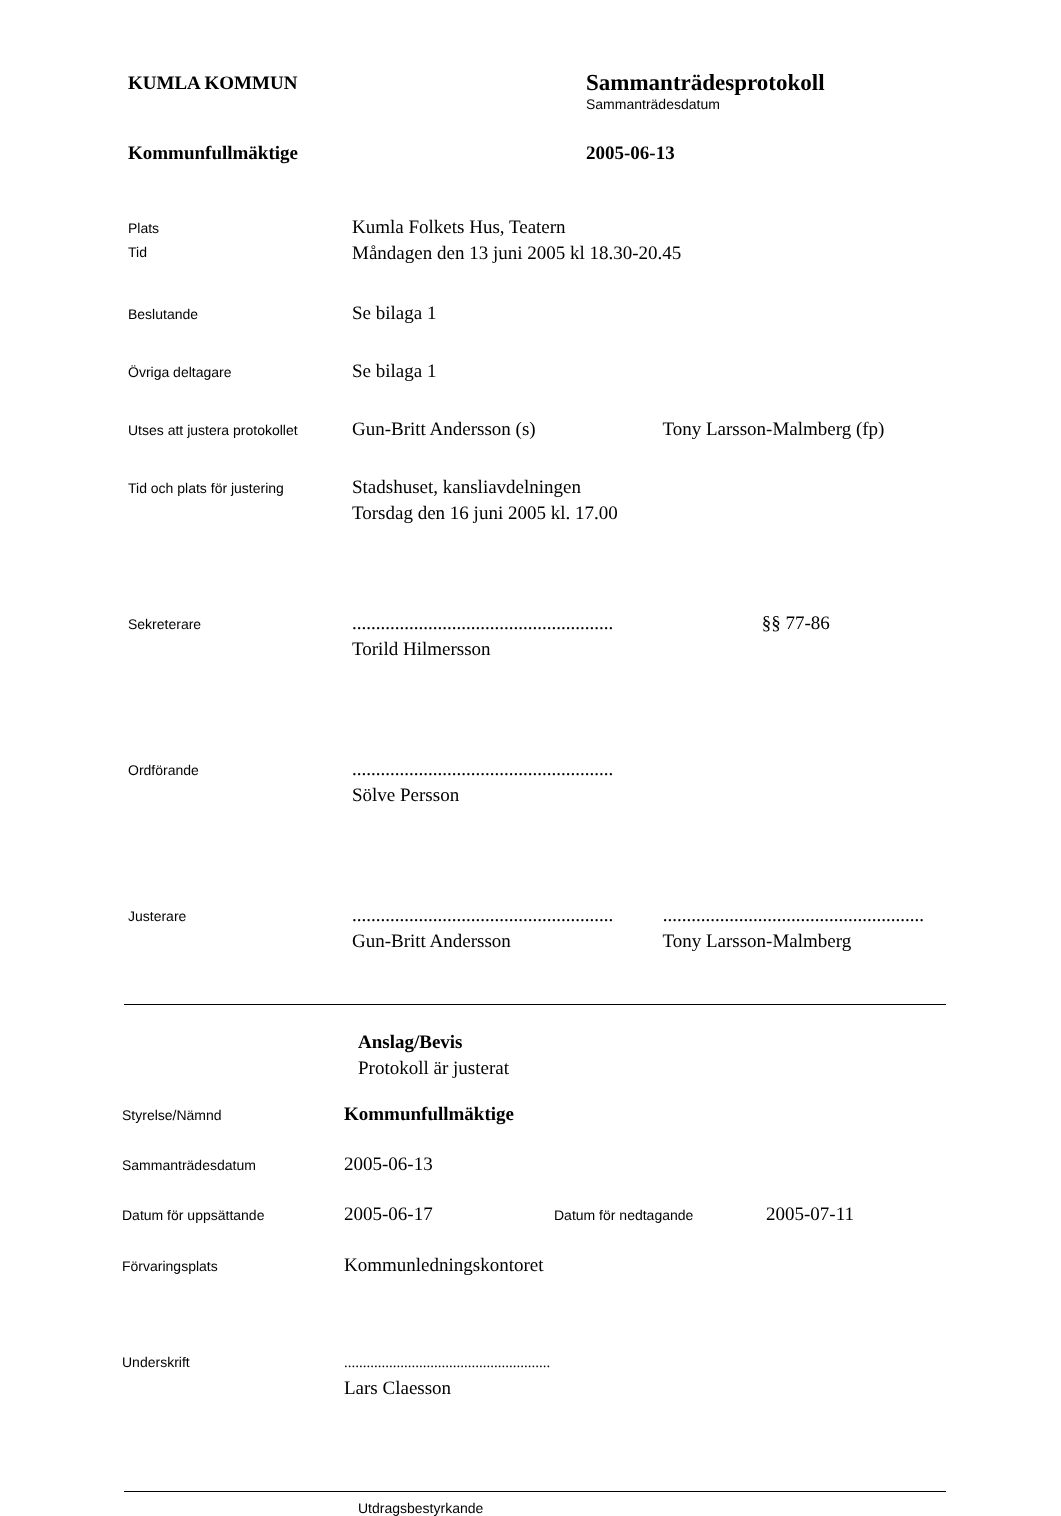KUMLA KOMMUN
Sammanträdesprotokoll
Sammanträdesdatum
Kommunfullmäktige 2005-06-13
Plats
Tid
Kumla Folkets Hus, Teatern
Måndagen den 13 juni 2005 kl 18.30-20.45
Beslutande
Se bilaga 1
Övriga deltagare
Se bilaga 1
Utses att justera protokollet
Gun-Britt Andersson (s) Tony Larsson-Malmberg (fp)
Tid och plats för justering
Stadshuset, kansliavdelningen
Torsdag den 16 juni 2005 kl. 17.00
Sekreterare
....................................................... §§ 77-86
Torild Hilmersson
Ordförande
.......................................................
Sölve Persson
Justerare
....................................................... .......................................................
Gun-Britt Andersson Tony Larsson-Malmberg
Anslag/Bevis
Protokoll är justerat
Styrelse/Nämnd
Kommunfullmäktige
Sammanträdesdatum
2005-06-13
Datum för uppsättande
2005-06-17 Datum för nedtagande 2005-07-11
Förvaringsplats
Kommunledningskontoret
Underskrift
.......................................................
Lars Claesson
Utdragsbestyrkande